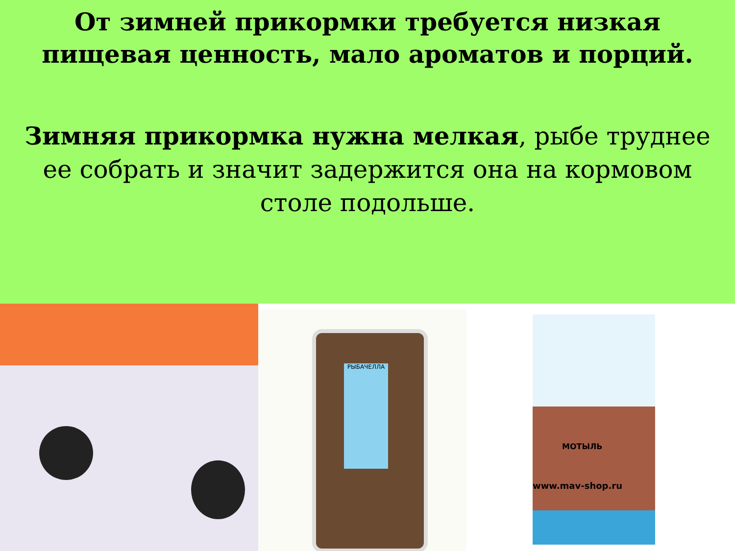От зимней прикормки требуется низкая пищевая ценность, мало ароматов и порций.
Зимняя прикормка нужна мелкая, рыбе труднее ее собрать и значит задержится она на кормовом столе подольше.
РЫБАЧЕЛЛА
МОТЫЛЬ
www.mav-shop.ru